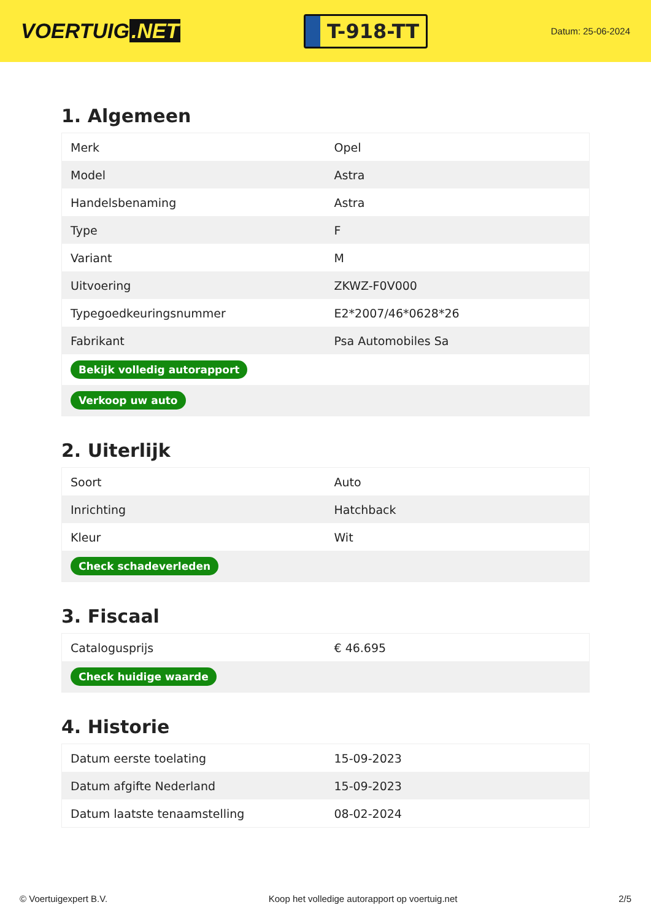VOERTUIG.NET
T-918-TT
Datum: 25-06-2024
1. Algemeen
| Merk | Opel |
| Model | Astra |
| Handelsbenaming | Astra |
| Type | F |
| Variant | M |
| Uitvoering | ZKWZ-F0V000 |
| Typegoedkeuringsnummer | E2*2007/46*0628*26 |
| Fabrikant | Psa Automobiles Sa |
| Bekijk volledig autorapport | |
| Verkoop uw auto | |
2. Uiterlijk
| Soort | Auto |
| Inrichting | Hatchback |
| Kleur | Wit |
| Check schadeverleden | |
3. Fiscaal
| Catalogusprijs | € 46.695 |
| Check huidige waarde | |
4. Historie
| Datum eerste toelating | 15-09-2023 |
| Datum afgifte Nederland | 15-09-2023 |
| Datum laatste tenaamstelling | 08-02-2024 |
© Voertuigexpert B.V. Koop het volledige autorapport op voertuig.net 2/5